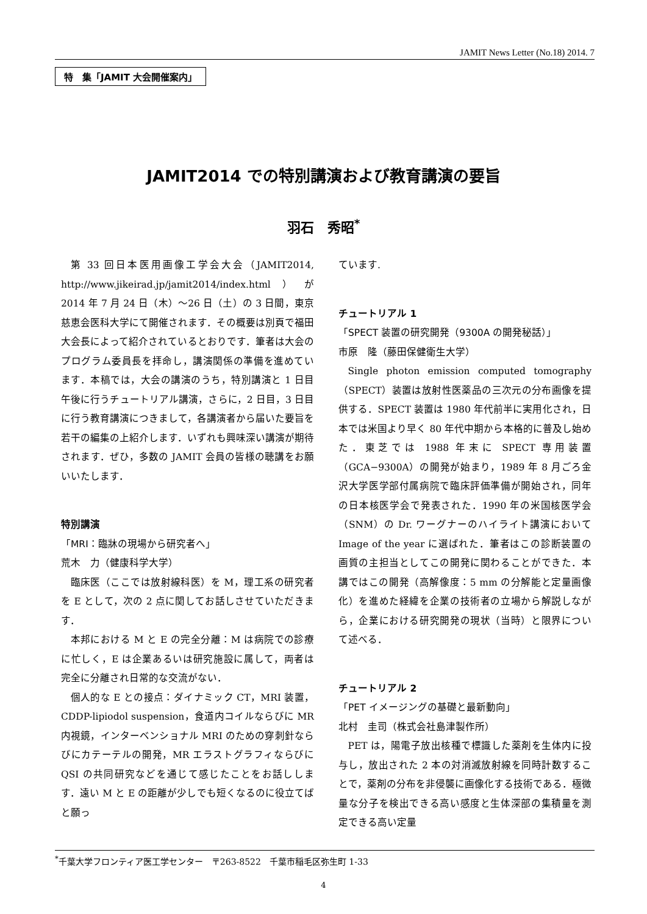JAMIT News Letter (No.18) 2014. 7
特　集「JAMIT 大会開催案内」
JAMIT2014 での特別講演および教育講演の要旨
羽石　秀昭<sup>*</sup>
第 33 回日本医用画像工学会大会（JAMIT2014, http://www.jikeirad.jp/jamit2014/index.html）が 2014 年 7 月 24 日（木）～26 日（土）の 3 日間，東京慈恵会医科大学にて開催されます．その概要は別頁で福田大会長によって紹介されているとおりです．筆者は大会のプログラム委員長を拝命し，講演関係の準備を進めています．本稿では，大会の講演のうち，特別講演と 1 日目午後に行うチュートリアル講演，さらに，2 日目，3 日目に行う教育講演につきまして，各講演者から届いた要旨を若干の編集の上紹介します．いずれも興味深い講演が期待されます．ぜひ，多数の JAMIT 会員の皆様の聴講をお願いいたします．
特別講演
「MRI：臨牀の現場から研究者へ」
荒木　力（健康科学大学）
臨床医（ここでは放射線科医）を M，理工系の研究者を E として，次の 2 点に関してお話しさせていただきます．
本邦における M と E の完全分離：M は病院での診療に忙しく，E は企業あるいは研究施設に属して，両者は完全に分離され日常的な交流がない．
個人的な E との接点：ダイナミック CT，MRI 装置，CDDP-lipiodol suspension，食道内コイルならびに MR 内視鏡，インターベンショナル MRI のための穿刺針ならびにカテーテルの開発，MR エラストグラフィならびに QSI の共同研究などを通じて感じたことをお話しします．遠い M と E の距離が少しでも短くなるのに役立てばと願っ
ています.
チュートリアル 1
「SPECT 装置の研究開発（9300A の開発秘話）」
市原　隆（藤田保健衛生大学）
Single photon emission computed tomography（SPECT）装置は放射性医薬品の三次元の分布画像を提供する．SPECT 装置は 1980 年代前半に実用化され，日本では米国より早く 80 年代中期から本格的に普及し始めた．東芝では 1988 年末に SPECT 専用装置（GCA−9300A）の開発が始まり，1989 年 8 月ごろ金沢大学医学部付属病院で臨床評価準備が開始され，同年の日本核医学会で発表された．1990 年の米国核医学会（SNM）の Dr. ワーグナーのハイライト講演において Image of the year に選ばれた．筆者はこの診断装置の画質の主担当としてこの開発に関わることができた．本講ではこの開発（高解像度：5 mm の分解能と定量画像化）を進めた経緯を企業の技術者の立場から解説しながら，企業における研究開発の現状（当時）と限界について述べる．
チュートリアル 2
「PET イメージングの基礎と最新動向」
北村　圭司（株式会社島津製作所）
PET は，陽電子放出核種で標識した薬剤を生体内に投与し，放出された 2 本の対消滅放射線を同時計数することで，薬剤の分布を非侵襲に画像化する技術である．極微量な分子を検出できる高い感度と生体深部の集積量を測定できる高い定量
<sup>*</sup> 千葉大学フロンティア医工学センター　〒263-8522　千葉市稲毛区弥生町 1-33
4